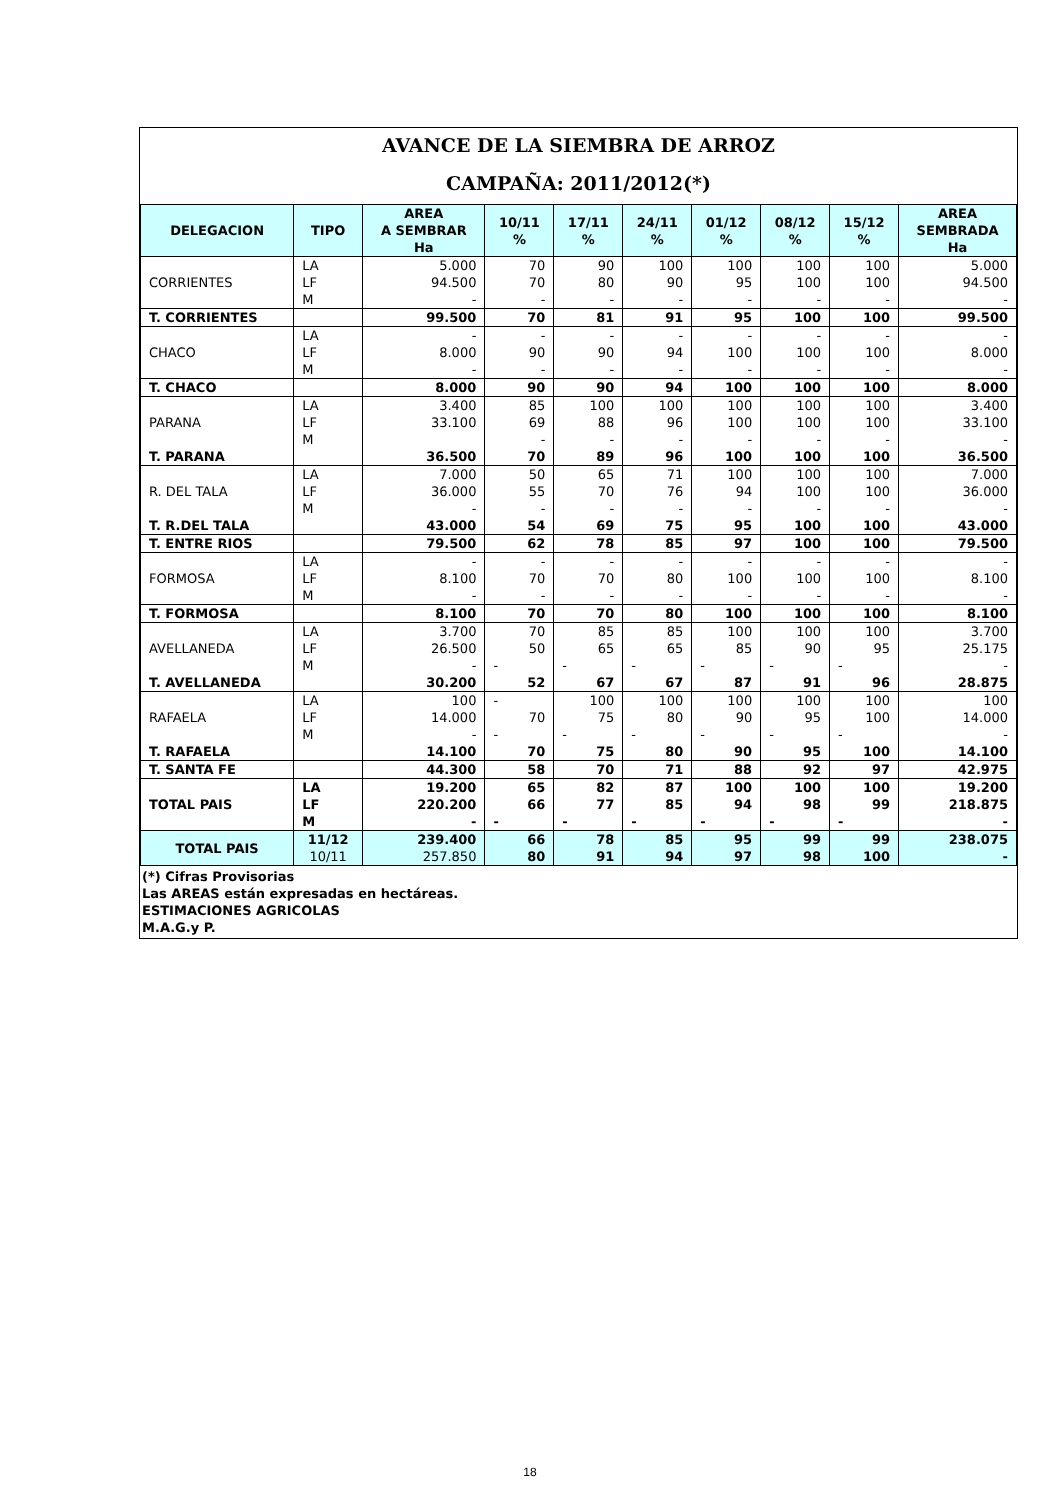AVANCE DE LA SIEMBRA DE ARROZ
CAMPAÑA: 2011/2012(*)
| DELEGACION | TIPO | AREA A SEMBRAR Ha | 10/11 % | 17/11 % | 24/11 % | 01/12 % | 08/12 % | 15/12 % | AREA SEMBRADA Ha |
| --- | --- | --- | --- | --- | --- | --- | --- | --- | --- |
| | LA | 5.000 | 70 | 90 | 100 | 100 | 100 | 100 | 5.000 |
| CORRIENTES | LF | 94.500 | 70 | 80 | 90 | 95 | 100 | 100 | 94.500 |
| | M | - | - | - | - | - | - | - | - |
| T. CORRIENTES | | 99.500 | 70 | 81 | 91 | 95 | 100 | 100 | 99.500 |
| | LA | - | - | - | - | - | - | - | - |
| CHACO | LF | 8.000 | 90 | 90 | 94 | 100 | 100 | 100 | 8.000 |
| | M | - | - | - | - | - | - | - | - |
| T. CHACO | | 8.000 | 90 | 90 | 94 | 100 | 100 | 100 | 8.000 |
| | LA | 3.400 | 85 | 100 | 100 | 100 | 100 | 100 | 3.400 |
| PARANA | LF | 33.100 | 69 | 88 | 96 | 100 | 100 | 100 | 33.100 |
| | M | | - | - | - | - | - | - | - |
| T. PARANA | | 36.500 | 70 | 89 | 96 | 100 | 100 | 100 | 36.500 |
| | LA | 7.000 | 50 | 65 | 71 | 100 | 100 | 100 | 7.000 |
| R. DEL TALA | LF | 36.000 | 55 | 70 | 76 | 94 | 100 | 100 | 36.000 |
| | M | - | - | - | - | - | - | - | - |
| T. R.DEL TALA | | 43.000 | 54 | 69 | 75 | 95 | 100 | 100 | 43.000 |
| T. ENTRE RIOS | | 79.500 | 62 | 78 | 85 | 97 | 100 | 100 | 79.500 |
| | LA | - | - | - | - | - | - | - | - |
| FORMOSA | LF | 8.100 | 70 | 70 | 80 | 100 | 100 | 100 | 8.100 |
| | M | - | - | - | - | - | - | - | - |
| T. FORMOSA | | 8.100 | 70 | 70 | 80 | 100 | 100 | 100 | 8.100 |
| | LA | 3.700 | 70 | 85 | 85 | 100 | 100 | 100 | 3.700 |
| AVELLANEDA | LF | 26.500 | 50 | 65 | 65 | 85 | 90 | 95 | 25.175 |
| | M | - | - | - | - | - | - | - | - |
| T. AVELLANEDA | | 30.200 | 52 | 67 | 67 | 87 | 91 | 96 | 28.875 |
| | LA | 100 | - | 100 | 100 | 100 | 100 | 100 | 100 |
| RAFAELA | LF | 14.000 | 70 | 75 | 80 | 90 | 95 | 100 | 14.000 |
| | M | - | - | - | - | - | - | - | - |
| T. RAFAELA | | 14.100 | 70 | 75 | 80 | 90 | 95 | 100 | 14.100 |
| T. SANTA FE | | 44.300 | 58 | 70 | 71 | 88 | 92 | 97 | 42.975 |
| | LA | 19.200 | 65 | 82 | 87 | 100 | 100 | 100 | 19.200 |
| TOTAL PAIS | LF | 220.200 | 66 | 77 | 85 | 94 | 98 | 99 | 218.875 |
| | M | - | - | - | - | - | - | - | - |
| TOTAL PAIS | 11/12 | 239.400 | 66 | 78 | 85 | 95 | 99 | 99 | 238.075 |
| | 10/11 | 257.850 | 80 | 91 | 94 | 97 | 98 | 100 | - |
(*) Cifras Provisorias
Las AREAS están expresadas en hectáreas.
ESTIMACIONES AGRICOLAS
M.A.G.y P.
18